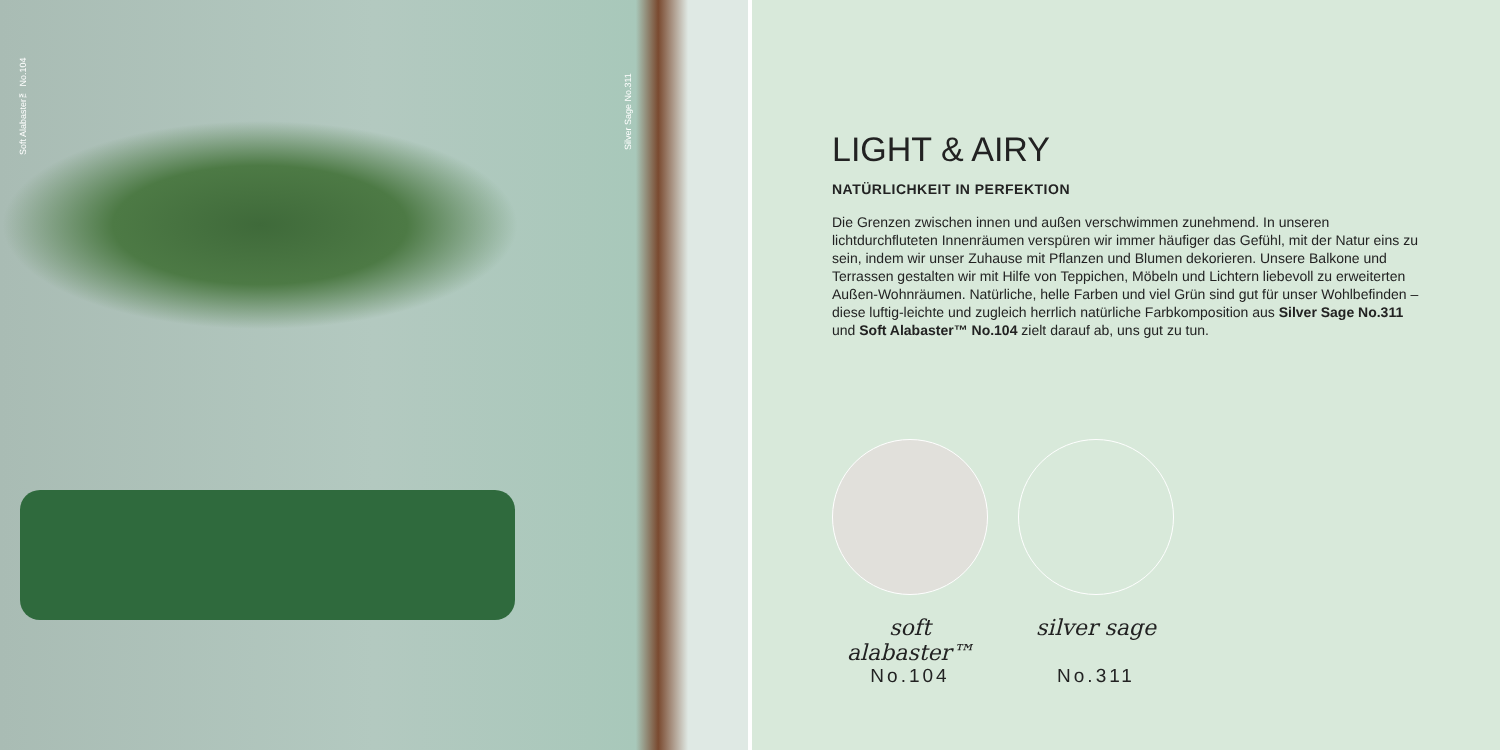Soft Alabaster™ No.104
Silver Sage No.311
LIGHT & AIRY
NATÜRLICHKEIT IN PERFEKTION
Die Grenzen zwischen innen und außen verschwimmen zunehmend. In unseren lichtdurchfluteten Innenräumen verspüren wir immer häufiger das Gefühl, mit der Natur eins zu sein, indem wir unser Zuhause mit Pflanzen und Blumen dekorieren. Unsere Balkone und Terrassen gestalten wir mit Hilfe von Teppichen, Möbeln und Lichtern liebevoll zu erweiterten Außen-Wohnräumen. Natürliche, helle Farben und viel Grün sind gut für unser Wohlbefinden – diese luftig-leichte und zugleich herrlich natürliche Farbkomposition aus Silver Sage No.311 und Soft Alabaster™ No.104 zielt darauf ab, uns gut zu tun.
soft alabaster™
No.104
silver sage
No.311